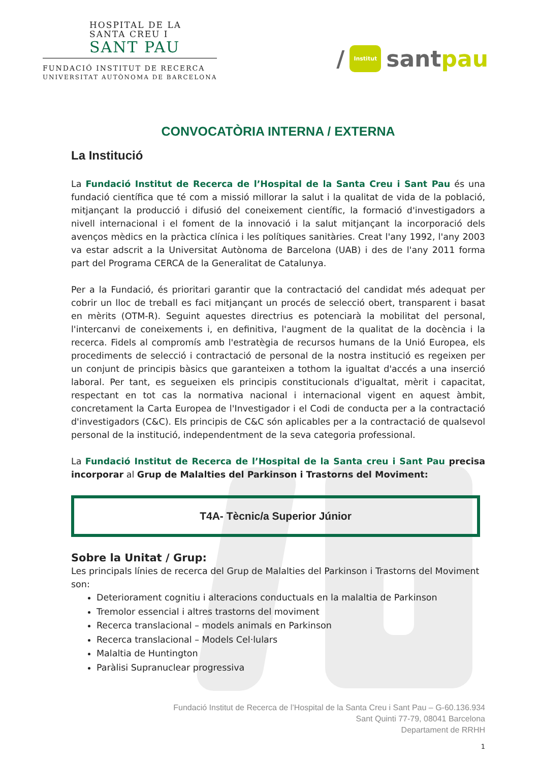HOSPITAL DE LA
SANTA CREU I
SANT PAU
FUNDACIÓ INSTITUT DE RECERCA
UNIVERSITAT AUTÒNOMA DE BARCELONA
/ Institut sant pau
CONVOCATÒRIA INTERNA / EXTERNA
La Institució
La Fundació Institut de Recerca de l’Hospital de la Santa Creu i Sant Pau és una fundació científica que té com a missió millorar la salut i la qualitat de vida de la població, mitjançant la producció i difusió del coneixement científic, la formació d'investigadors a nivell internacional i el foment de la innovació i la salut mitjançant la incorporació dels avenços mèdics en la pràctica clínica i les polítiques sanitàries. Creat l'any 1992, l'any 2003 va estar adscrit a la Universitat Autònoma de Barcelona (UAB) i des de l'any 2011 forma part del Programa CERCA de la Generalitat de Catalunya.
Per a la Fundació, és prioritari garantir que la contractació del candidat més adequat per cobrir un lloc de treball es faci mitjançant un procés de selecció obert, transparent i basat en mèrits (OTM-R). Seguint aquestes directrius es potenciarà la mobilitat del personal, l'intercanvi de coneixements i, en definitiva, l'augment de la qualitat de la docència i la recerca. Fidels al compromís amb l'estratègia de recursos humans de la Unió Europea, els procediments de selecció i contractació de personal de la nostra institució es regeixen per un conjunt de principis bàsics que garanteixen a tothom la igualtat d'accés a una inserció laboral. Per tant, es segueixen els principis constitucionals d'igualtat, mèrit i capacitat, respectant en tot cas la normativa nacional i internacional vigent en aquest àmbit, concretament la Carta Europea de l'Investigador i el Codi de conducta per a la contractació d'investigadors (C&C). Els principis de C&C són aplicables per a la contractació de qualsevol personal de la institució, independentment de la seva categoria professional.
La Fundació Institut de Recerca de l’Hospital de la Santa creu i Sant Pau precisa incorporar al Grup de Malalties del Parkinson i Trastorns del Moviment:
T4A- Tècnic/a Superior Júnior
Sobre la Unitat / Grup:
Les principals línies de recerca del Grup de Malalties del Parkinson i Trastorns del Moviment son:
Deteriorament cognitiu i alteracions conductuals en la malaltia de Parkinson
Tremolor essencial i altres trastorns del moviment
Recerca translacional – models animals en Parkinson
Recerca translacional – Models Cel·lulars
Malaltia de Huntington
Paràlisi Supranuclear progressiva
Fundació Institut de Recerca de l’Hospital de la Santa Creu i Sant Pau – G-60.136.934
Sant Quinti 77-79, 08041 Barcelona
Departament de RRHH
1